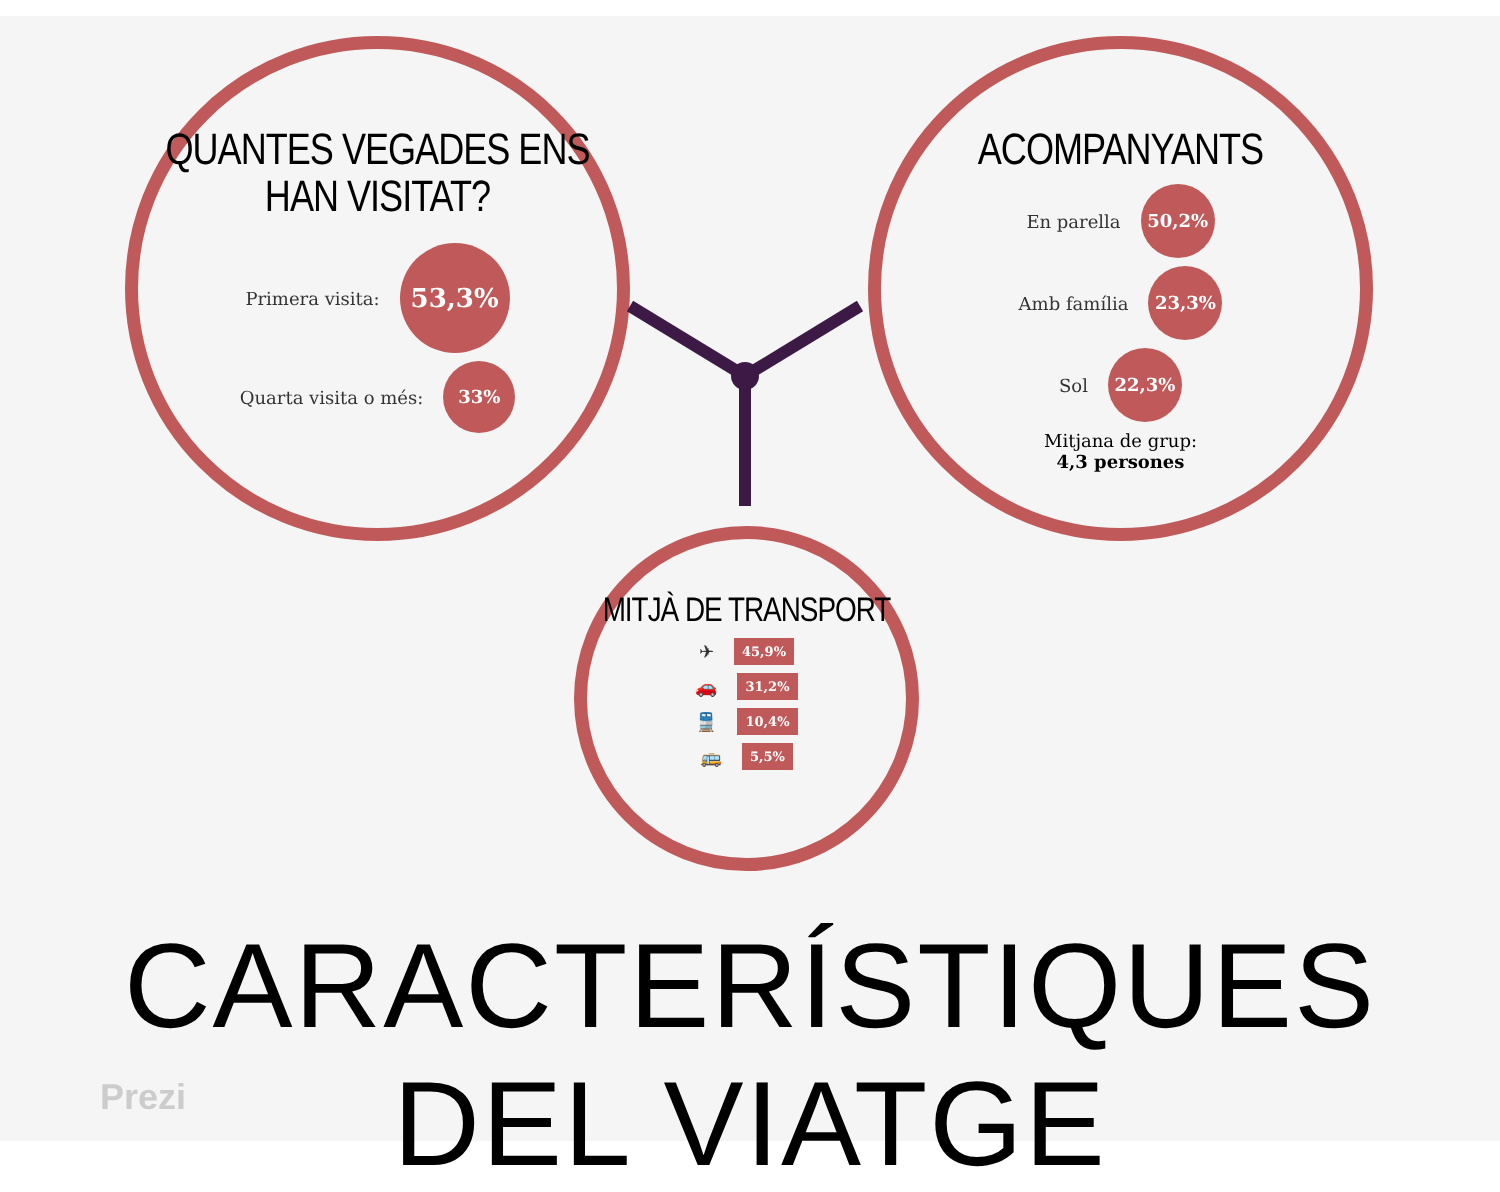QUANTES VEGADES ENS
HAN VISITAT?
Primera visita: 53,3%
Quarta visita o més: 33%
ACOMPANYANTS
En parella 50,2%
Amb família 23,3%
Sol 22,3%
Mitjana de grup:
4,3 persones
MITJÀ DE TRANSPORT
✈ 45,9%
🚗 31,2%
🚆 10,4%
🚌 5,5%
CARACTERÍSTIQUES DEL VIATGE
Prezi